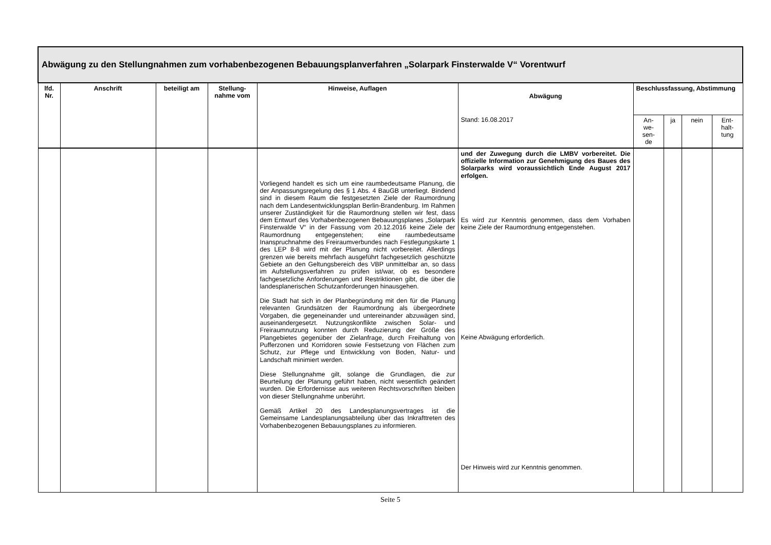| Abwägung zu den Stellungnahmen zum vorhabenbezogenen Bebauungsplanverfahren „Solarpark Finsterwalde V“ Vorentwurf | | | | | | | | | |
| lfd. Nr. | Anschrift | beteiligt am | Stellung-nahme vom | Hinweise, Auflagen | Abwägung | Beschlussfassung, Abstimmung | | | |
| | | | | | Stand: 16.08.2017 | An- we- sen- de | ja | nein | Ent- halt- tung |
| | | | | Vorliegend handelt es sich um eine raumbedeutsame Planung, die der Anpassungsregelung des § 1 Abs. 4 BauGB unterliegt. Bindend sind in diesem Raum die festgesetzten Ziele der Raumordnung nach dem Landesentwicklungsplan Berlin-Brandenburg. Im Rahmen unserer Zuständigkeit für die Raumordnung stellen wir fest, dass dem Entwurf des Vorhabenbezogenen Bebauungsplanes „Solarpark Finsterwalde V“ in der Fassung vom 20.12.2016 keine Ziele der Raumordnung entgegenstehen; eine raumbedeutsame Inanspruchnahme des Freiraumverbundes nach Festlegungskarte 1 des LEP 8-8 wird mit der Planung nicht vorbereitet. Allerdings grenzen wie bereits mehrfach ausgeführt fachgesetzlich geschützte Gebiete an den Geltungsbereich des VBP unmittelbar an, so dass im Aufstellungsverfahren zu prüfen ist/war, ob es besondere fachgesetzliche Anforderungen und Restriktionen gibt, die über die landesplanerischen Schutzanforderungen hinausgehen. Die Stadt hat sich in der Planbegründung mit den für die Planung relevanten Grundsätzen der Raumordnung als übergeordnete Vorgaben, die gegeneinander und untereinander abzuwägen sind, auseinandergesetzt. Nutzungskonflikte zwischen Solar- und Freiraumnutzung konnten durch Reduzierung der Größe des Plangebietes gegenüber der Zielanfrage, durch Freihaltung von Pufferzonen und Korridoren sowie Festsetzung von Flächen zum Schutz, zur Pflege und Entwicklung von Boden, Natur- und Landschaft minimiert werden. Diese Stellungnahme gilt, solange die Grundlagen, die zur Beurteilung der Planung geführt haben, nicht wesentlich geändert wurden. Die Erfordernisse aus weiteren Rechtsvorschriften bleiben von dieser Stellungnahme unberührt. Gemäß Artikel 20 des Landesplanungsvertrages ist die Gemeinsame Landesplanungsabteilung über das Inkrafttreten des Vorhabenbezogenen Bebauungsplanes zu informieren. | und der Zuwegung durch die LMBV vorbereitet. Die offizielle Information zur Genehmigung des Baues des Solarparks wird voraussichtlich Ende August 2017 erfolgen. Es wird zur Kenntnis genommen, dass dem Vorhaben keine Ziele der Raumordnung entgegenstehen. Keine Abwägung erforderlich. Der Hinweis wird zur Kenntnis genommen. | | | | |
Seite 5